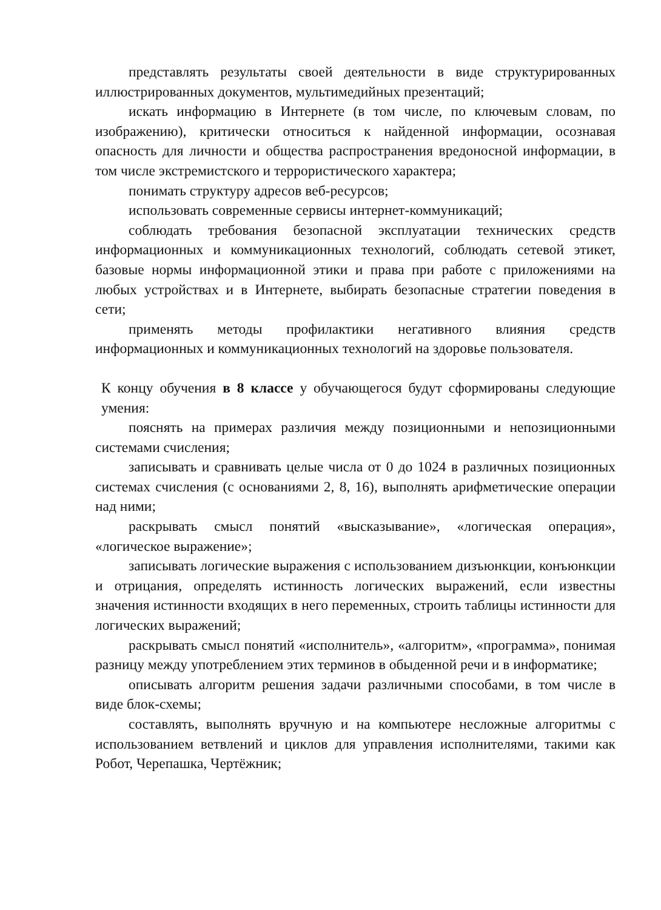представлять результаты своей деятельности в виде структурированных иллюстрированных документов, мультимедийных презентаций;
искать информацию в Интернете (в том числе, по ключевым словам, по изображению), критически относиться к найденной информации, осознавая опасность для личности и общества распространения вредоносной информации, в том числе экстремистского и террористического характера;
понимать структуру адресов веб-ресурсов;
использовать современные сервисы интернет-коммуникаций;
соблюдать требования безопасной эксплуатации технических средств информационных и коммуникационных технологий, соблюдать сетевой этикет, базовые нормы информационной этики и права при работе с приложениями на любых устройствах и в Интернете, выбирать безопасные стратегии поведения в сети;
применять методы профилактики негативного влияния средств информационных и коммуникационных технологий на здоровье пользователя.
К концу обучения в 8 классе у обучающегося будут сформированы следующие умения:
пояснять на примерах различия между позиционными и непозиционными системами счисления;
записывать и сравнивать целые числа от 0 до 1024 в различных позиционных системах счисления (с основаниями 2, 8, 16), выполнять арифметические операции над ними;
раскрывать смысл понятий «высказывание», «логическая операция», «логическое выражение»;
записывать логические выражения с использованием дизъюнкции, конъюнкции и отрицания, определять истинность логических выражений, если известны значения истинности входящих в него переменных, строить таблицы истинности для логических выражений;
раскрывать смысл понятий «исполнитель», «алгоритм», «программа», понимая разницу между употреблением этих терминов в обыденной речи и в информатике;
описывать алгоритм решения задачи различными способами, в том числе в виде блок-схемы;
составлять, выполнять вручную и на компьютере несложные алгоритмы с использованием ветвлений и циклов для управления исполнителями, такими как Робот, Черепашка, Чертёжник;